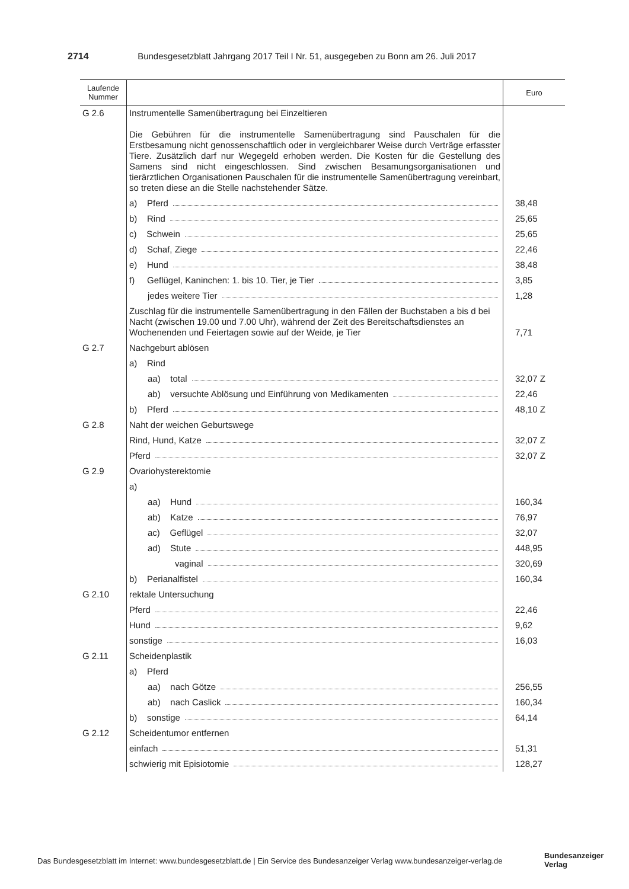2714 Bundesgesetzblatt Jahrgang 2017 Teil I Nr. 51, ausgegeben zu Bonn am 26. Juli 2017
| Laufende Nummer | | Euro |
| --- | --- | --- |
| G 2.6 | Instrumentelle Samenübertragung bei Einzeltieren Die Gebühren für die instrumentelle Samenübertragung sind Pauschalen für die Erstbesamung nicht genossenschaftlich oder in vergleichbarer Weise durch Verträge erfasster Tiere. Zusätzlich darf nur Wegegeld erhoben werden. Die Kosten für die Gestellung des Samens sind nicht eingeschlossen. Sind zwischen Besamungsorganisationen und tierärztlichen Organisationen Pauschalen für die instrumentelle Samenübertragung vereinbart, so treten diese an die Stelle nachstehender Sätze. | |
| | a) Pferd | 38,48 |
| | b) Rind | 25,65 |
| | c) Schwein | 25,65 |
| | d) Schaf, Ziege | 22,46 |
| | e) Hund | 38,48 |
| | f) Geflügel, Kaninchen: 1. bis 10. Tier, je Tier | 3,85 |
| | jedes weitere Tier | 1,28 |
| | Zuschlag für die instrumentelle Samenübertragung in den Fällen der Buchstaben a bis d bei Nacht (zwischen 19.00 und 7.00 Uhr), während der Zeit des Bereitschaftsdienstes an Wochenenden und Feiertagen sowie auf der Weide, je Tier | 7,71 |
| G 2.7 | Nachgeburt ablösen | |
| | a) Rind | |
| | aa) total | 32,07 Z |
| | ab) versuchte Ablösung und Einführung von Medikamenten | 22,46 |
| | b) Pferd | 48,10 Z |
| G 2.8 | Naht der weichen Geburtswege | |
| | Rind, Hund, Katze | 32,07 Z |
| | Pferd | 32,07 Z |
| G 2.9 | Ovariohysterektomie | |
| | a) | |
| | aa) Hund | 160,34 |
| | ab) Katze | 76,97 |
| | ac) Geflügel | 32,07 |
| | ad) Stute | 448,95 |
| | vaginal | 320,69 |
| | b) Perianalfistel | 160,34 |
| G 2.10 | rektale Untersuchung | |
| | Pferd | 22,46 |
| | Hund | 9,62 |
| | sonstige | 16,03 |
| G 2.11 | Scheidenplastik | |
| | a) Pferd | |
| | aa) nach Götze | 256,55 |
| | ab) nach Caslick | 160,34 |
| | b) sonstige | 64,14 |
| G 2.12 | Scheidentumor entfernen | |
| | einfach | 51,31 |
| | schwierig mit Episiotomie | 128,27 |
Das Bundesgesetzblatt im Internet: www.bundesgesetzblatt.de | Ein Service des Bundesanzeiger Verlag www.bundesanzeiger-verlag.de
Bundesanzeiger
Verlag